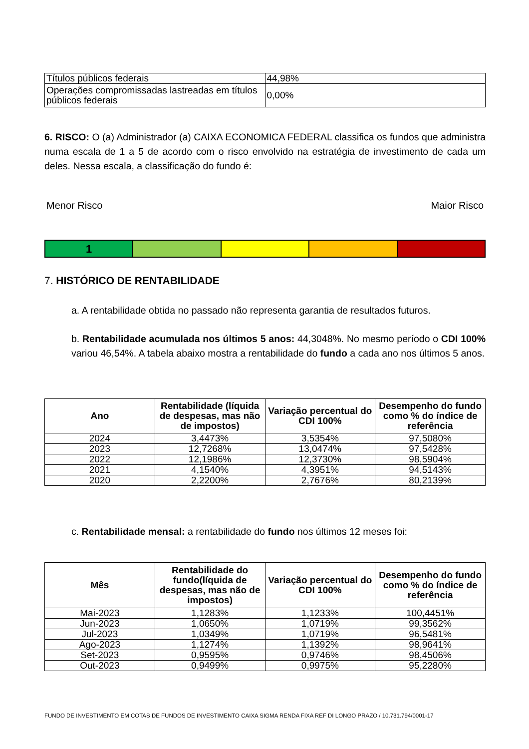| Títulos públicos federais | 44,98% |
| Operações compromissadas lastreadas em títulos públicos federais | 0,00% |
6. RISCO: O (a) Administrador (a) CAIXA ECONOMICA FEDERAL classifica os fundos que administra numa escala de 1 a 5 de acordo com o risco envolvido na estratégia de investimento de cada um deles. Nessa escala, a classificação do fundo é:
Menor Risco Maior Risco
1
7. HISTÓRICO DE RENTABILIDADE
a. A rentabilidade obtida no passado não representa garantia de resultados futuros.
b. Rentabilidade acumulada nos últimos 5 anos: 44,3048%. No mesmo período o CDI 100% variou 46,54%. A tabela abaixo mostra a rentabilidade do fundo a cada ano nos últimos 5 anos.
| Ano | Rentabilidade (líquida de despesas, mas não de impostos) | Variação percentual do CDI 100% | Desempenho do fundo como % do índice de referência |
| --- | --- | --- | --- |
| 2024 | 3,4473% | 3,5354% | 97,5080% |
| 2023 | 12,7268% | 13,0474% | 97,5428% |
| 2022 | 12,1986% | 12,3730% | 98,5904% |
| 2021 | 4,1540% | 4,3951% | 94,5143% |
| 2020 | 2,2200% | 2,7676% | 80,2139% |
c. Rentabilidade mensal: a rentabilidade do fundo nos últimos 12 meses foi:
| Mês | Rentabilidade do fundo(líquida de despesas, mas não de impostos) | Variação percentual do CDI 100% | Desempenho do fundo como % do índice de referência |
| --- | --- | --- | --- |
| Mai-2023 | 1,1283% | 1,1233% | 100,4451% |
| Jun-2023 | 1,0650% | 1,0719% | 99,3562% |
| Jul-2023 | 1,0349% | 1,0719% | 96,5481% |
| Ago-2023 | 1,1274% | 1,1392% | 98,9641% |
| Set-2023 | 0,9595% | 0,9746% | 98,4506% |
| Out-2023 | 0,9499% | 0,9975% | 95,2280% |
FUNDO DE INVESTIMENTO EM COTAS DE FUNDOS DE INVESTIMENTO CAIXA SIGMA RENDA FIXA REF DI LONGO PRAZO / 10.731.794/0001-17